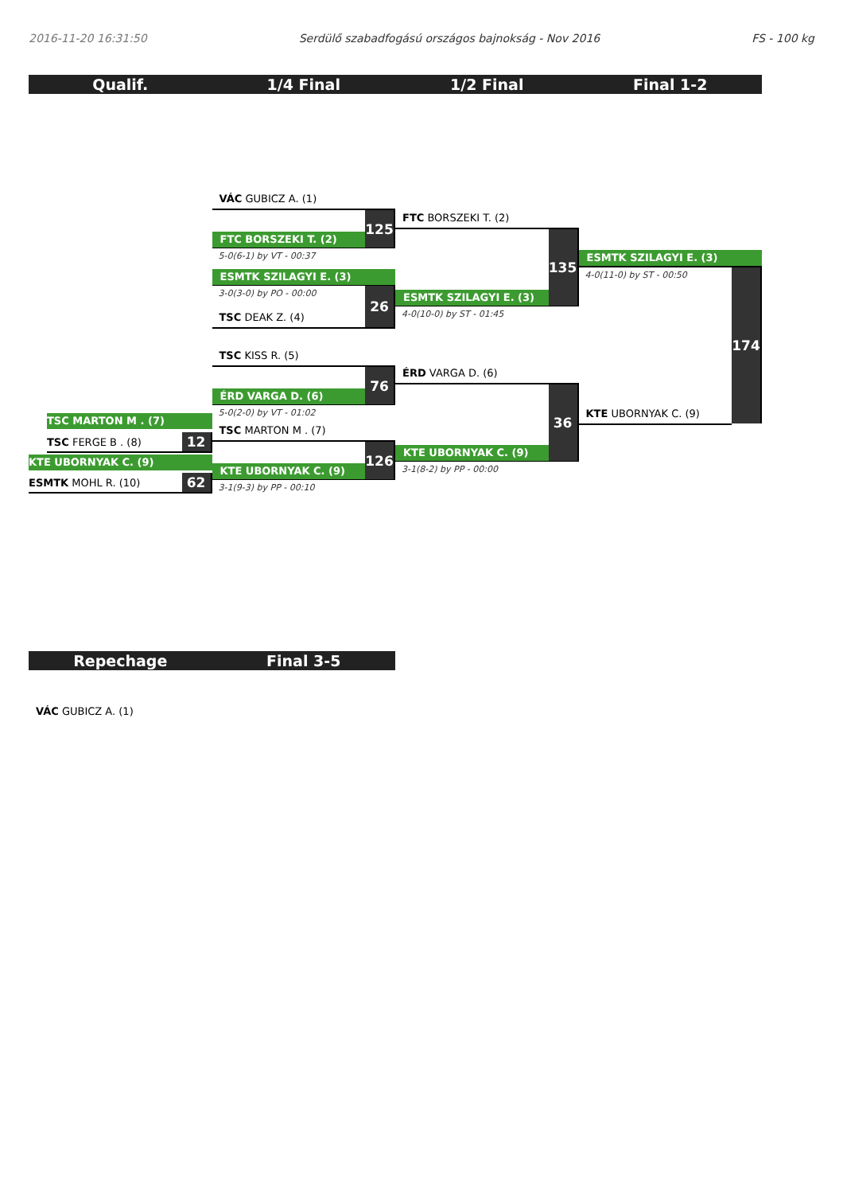2016-11-20 16:31:50 Serdülő szabadfogású országos bajnokság - Nov 2016 FS - 100 kg
Qualif. 1/4 Final 1/2 Final Final 1-2
TSC MARTON M . (7)
TSC FERGE B . (8)
12
KTE UBORNYAK C. (9)
ESMTK MOHL R. (10)
62
VÁC GUBICZ A. (1)
FTC BORSZEKI T. (2)
125
5-0(6-1) by VT - 00:37
ESMTK SZILAGYI E. (3)
3-0(3-0) by PO - 00:00
TSC DEAK Z. (4)
26
TSC KISS R. (5)
ÉRD VARGA D. (6)
76
5-0(2-0) by VT - 01:02
TSC MARTON M . (7)
KTE UBORNYAK C. (9)
126
3-1(9-3) by PP - 00:10
FTC BORSZEKI T. (2)
ESMTK SZILAGYI E. (3)
135
4-0(10-0) by ST - 01:45
ÉRD VARGA D. (6)
KTE UBORNYAK C. (9)
36
3-1(8-2) by PP - 00:00
ESMTK SZILAGYI E. (3)
4-0(11-0) by ST - 00:50
KTE UBORNYAK C. (9)
174
Repechage Final 3-5
VÁC GUBICZ A. (1)